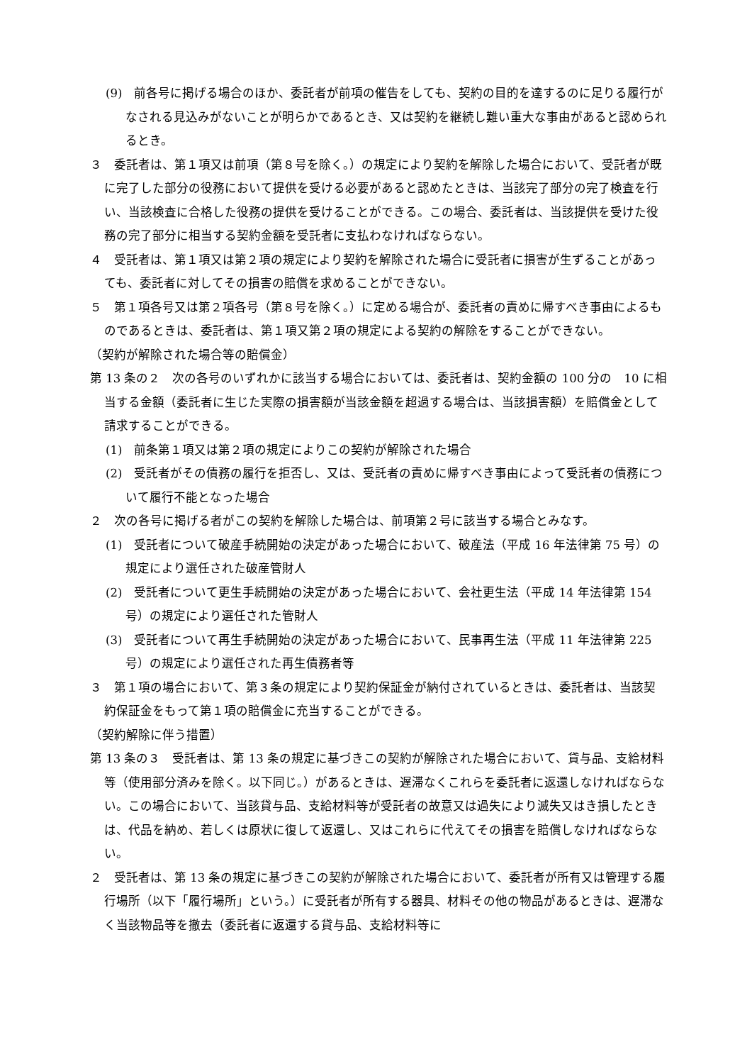(9)　前各号に掲げる場合のほか、委託者が前項の催告をしても、契約の目的を達するのに足りる履行がなされる見込みがないことが明らかであるとき、又は契約を継続し難い重大な事由があると認められるとき。
３　委託者は、第１項又は前項（第８号を除く。）の規定により契約を解除した場合において、受託者が既に完了した部分の役務において提供を受ける必要があると認めたときは、当該完了部分の完了検査を行い、当該検査に合格した役務の提供を受けることができる。この場合、委託者は、当該提供を受けた役務の完了部分に相当する契約金額を受託者に支払わなければならない。
４　受託者は、第１項又は第２項の規定により契約を解除された場合に受託者に損害が生ずることがあっても、委託者に対してその損害の賠償を求めることができない。
５　第１項各号又は第２項各号（第８号を除く。）に定める場合が、委託者の責めに帰すべき事由によるものであるときは、委託者は、第１項又第２項の規定による契約の解除をすることができない。
（契約が解除された場合等の賠償金）
第 13 条の２　次の各号のいずれかに該当する場合においては、委託者は、契約金額の 100 分の　10 に相当する金額（委託者に生じた実際の損害額が当該金額を超過する場合は、当該損害額）を賠償金として請求することができる。
(1)　前条第１項又は第２項の規定によりこの契約が解除された場合
(2)　受託者がその債務の履行を拒否し、又は、受託者の責めに帰すべき事由によって受託者の債務について履行不能となった場合
２　次の各号に掲げる者がこの契約を解除した場合は、前項第２号に該当する場合とみなす。
(1)　受託者について破産手続開始の決定があった場合において、破産法（平成 16 年法律第 75 号）の規定により選任された破産管財人
(2)　受託者について更生手続開始の決定があった場合において、会社更生法（平成 14 年法律第 154 号）の規定により選任された管財人
(3)　受託者について再生手続開始の決定があった場合において、民事再生法（平成 11 年法律第 225 号）の規定により選任された再生債務者等
３　第１項の場合において、第３条の規定により契約保証金が納付されているときは、委託者は、当該契約保証金をもって第１項の賠償金に充当することができる。
（契約解除に伴う措置）
第 13 条の３　受託者は、第 13 条の規定に基づきこの契約が解除された場合において、貸与品、支給材料等（使用部分済みを除く。以下同じ。）があるときは、遅滞なくこれらを委託者に返還しなければならない。この場合において、当該貸与品、支給材料等が受託者の故意又は過失により滅失又はき損したときは、代品を納め、若しくは原状に復して返還し、又はこれらに代えてその損害を賠償しなければならない。
２　受託者は、第 13 条の規定に基づきこの契約が解除された場合において、委託者が所有又は管理する履行場所（以下「履行場所」という。）に受託者が所有する器具、材料その他の物品があるときは、遅滞なく当該物品等を撤去（委託者に返還する貸与品、支給材料等に